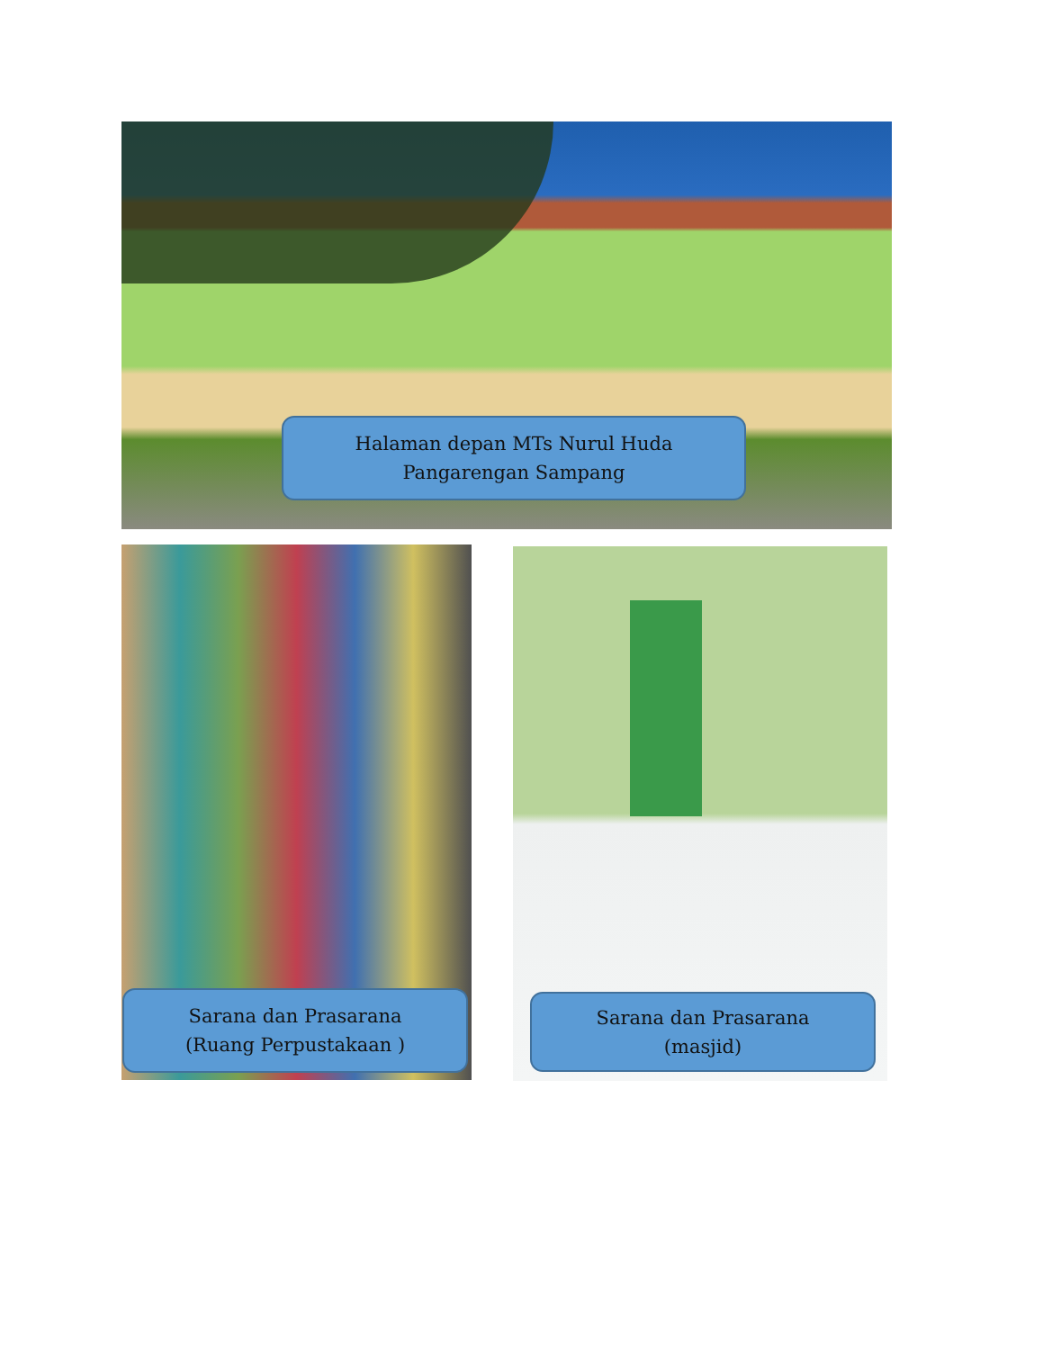Halaman depan MTs Nurul Huda
Pangarengan Sampang
Sarana dan Prasarana
(Ruang Perpustakaan )
Sarana dan Prasarana
(masjid)